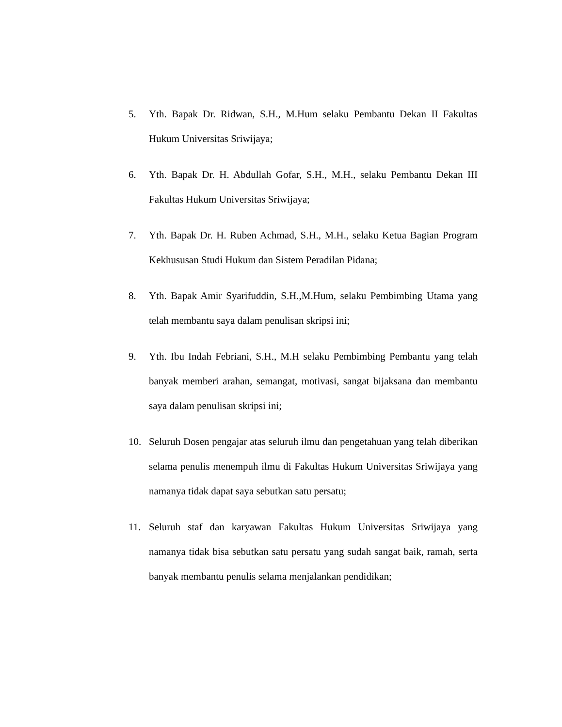5. Yth. Bapak Dr. Ridwan, S.H., M.Hum selaku Pembantu Dekan II Fakultas Hukum Universitas Sriwijaya;
6. Yth. Bapak Dr. H. Abdullah Gofar, S.H., M.H., selaku Pembantu Dekan III Fakultas Hukum Universitas Sriwijaya;
7. Yth. Bapak Dr. H. Ruben Achmad, S.H., M.H., selaku Ketua Bagian Program Kekhususan Studi Hukum dan Sistem Peradilan Pidana;
8. Yth. Bapak Amir Syarifuddin, S.H.,M.Hum, selaku Pembimbing Utama yang telah membantu saya dalam penulisan skripsi ini;
9. Yth. Ibu Indah Febriani, S.H., M.H selaku Pembimbing Pembantu yang telah banyak memberi arahan, semangat, motivasi, sangat bijaksana dan membantu saya dalam penulisan skripsi ini;
10. Seluruh Dosen pengajar atas seluruh ilmu dan pengetahuan yang telah diberikan selama penulis menempuh ilmu di Fakultas Hukum Universitas Sriwijaya yang namanya tidak dapat saya sebutkan satu persatu;
11. Seluruh staf dan karyawan Fakultas Hukum Universitas Sriwijaya yang namanya tidak bisa sebutkan satu persatu yang sudah sangat baik, ramah, serta banyak membantu penulis selama menjalankan pendidikan;